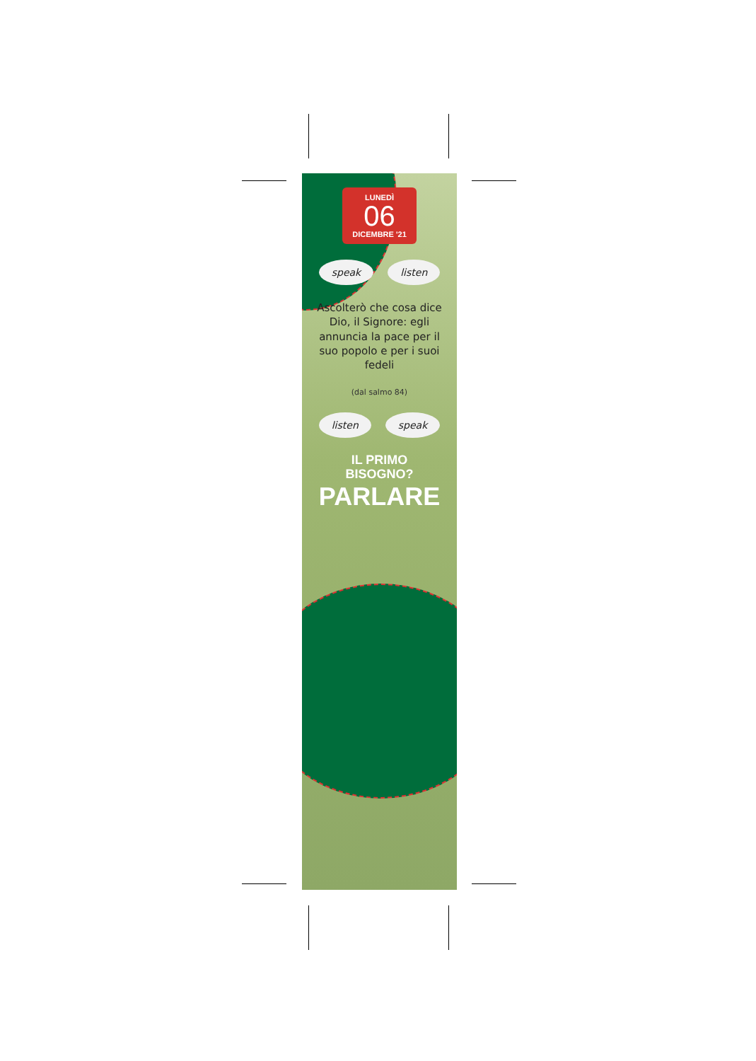LUNEDÌ
06
DICEMBRE '21
speak listen
Ascolterò che cosa dice Dio, il Signore: egli annuncia la pace per il suo popolo e per i suoi fedeli
(dal salmo 84)
listen speak
IL PRIMO
BISOGNO?
PARLARE